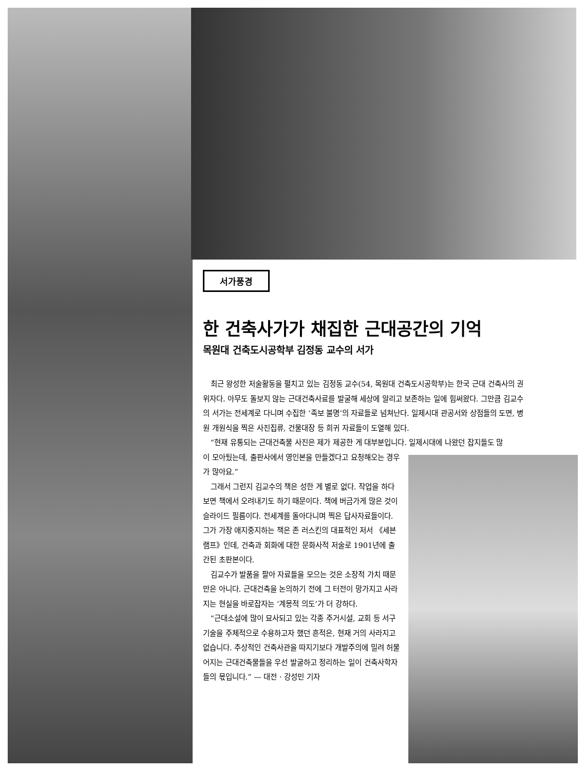서가풍경
한 건축사가가 채집한 근대공간의 기억
목원대 건축도시공학부 김정동 교수의 서가
최근 왕성한 저술활동을 펼치고 있는 김정동 교수(54, 목원대 건축도시공학부)는 한국 근대 건축사의 권위자다. 아무도 돌보지 않는 근대건축사료를 발굴해 세상에 알리고 보존하는 일에 힘써왔다. 그만큼 김교수의 서가는 전세계로 다니며 수집한 ‘족보 불명’의 자료들로 넘쳐난다. 일제시대 관공서와 상점들의 도면, 병원 개원식을 찍은 사진집류, 건물대장 등 희귀 자료들이 도열해 있다.
“현재 유통되는 근대건축물 사진은 제가 제공한 게 대부분입니다. 일제시대에 나왔던 잡지들도 많
이 모아뒀는데, 출판사에서 영인본을 만들겠다고 요청해오는 경우가 많아요.”
그래서 그런지 김교수의 책은 성한 게 별로 없다. 작업을 하다보면 책에서 오려내기도 하기 때문이다. 책에 버금가게 많은 것이 슬라이드 필름이다. 전세계를 돌아다니며 찍은 답사자료들이다. 그가 가장 애지중지하는 책은 존 러스킨의 대표적인 저서 《세븐 램프》인데, 건축과 회화에 대한 문화사적 저술로 1901년에 출간된 초판본이다.
김교수가 발품을 팔아 자료들을 모으는 것은 소장적 가치 때문만은 아니다. 근대건축을 논의하기 전에 그 터전이 망가지고 사라지는 현실을 바로잡자는 ‘계몽적 의도’가 더 강하다.
“근대소설에 많이 묘사되고 있는 각종 주거시설, 교회 등 서구기술을 주체적으로 수용하고자 했던 흔적은, 현재 거의 사라지고 없습니다. 추상적인 건축사관을 따지기보다 개발주의에 밀려 허물어지는 근대건축물들을 우선 발굴하고 정리하는 일이 건축사학자들의 몫입니다.” — 대전 · 강성민 기자